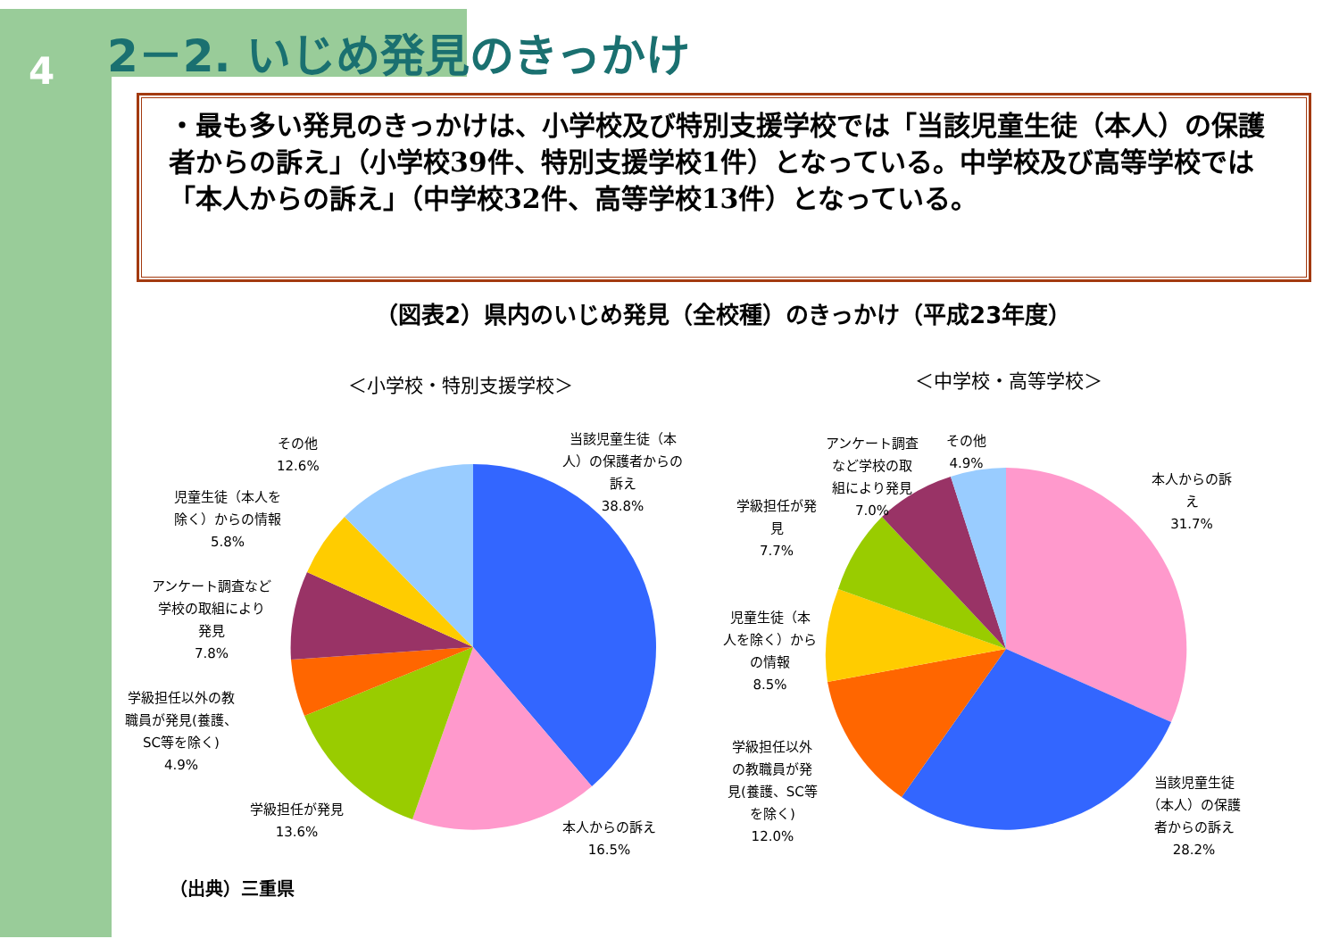4 2－2. いじめ発見のきっかけ
・最も多い発見のきっかけは、小学校及び特別支援学校では「当該児童生徒（本人）の保護者からの訴え」（小学校39件、特別支援学校1件）となっている。中学校及び高等学校では「本人からの訴え」（中学校32件、高等学校13件）となっている。
（図表2）県内のいじめ発見（全校種）のきっかけ（平成23年度）
＜小学校・特別支援学校＞ ＜中学校・高等学校＞
その他
12.6%
当該児童生徒（本
人）の保護者からの
訴え
38.8%
児童生徒（本人を
除く）からの情報
5.8%
アンケート調査など
学校の取組により
発見
7.8%
学級担任以外の教
職員が発見(養護、
SC等を除く)
4.9%
学級担任が発見
13.6%
本人からの訴え
16.5%
アンケート調査
など学校の取
組により発見
7.0%
その他
4.9%
本人からの訴
え
31.7%
学級担任が発
見
7.7%
児童生徒（本
人を除く）から
の情報
8.5%
学級担任以外
の教職員が発
見(養護、SC等
を除く)
12.0%
当該児童生徒
（本人）の保護
者からの訴え
28.2%
（出典）三重県